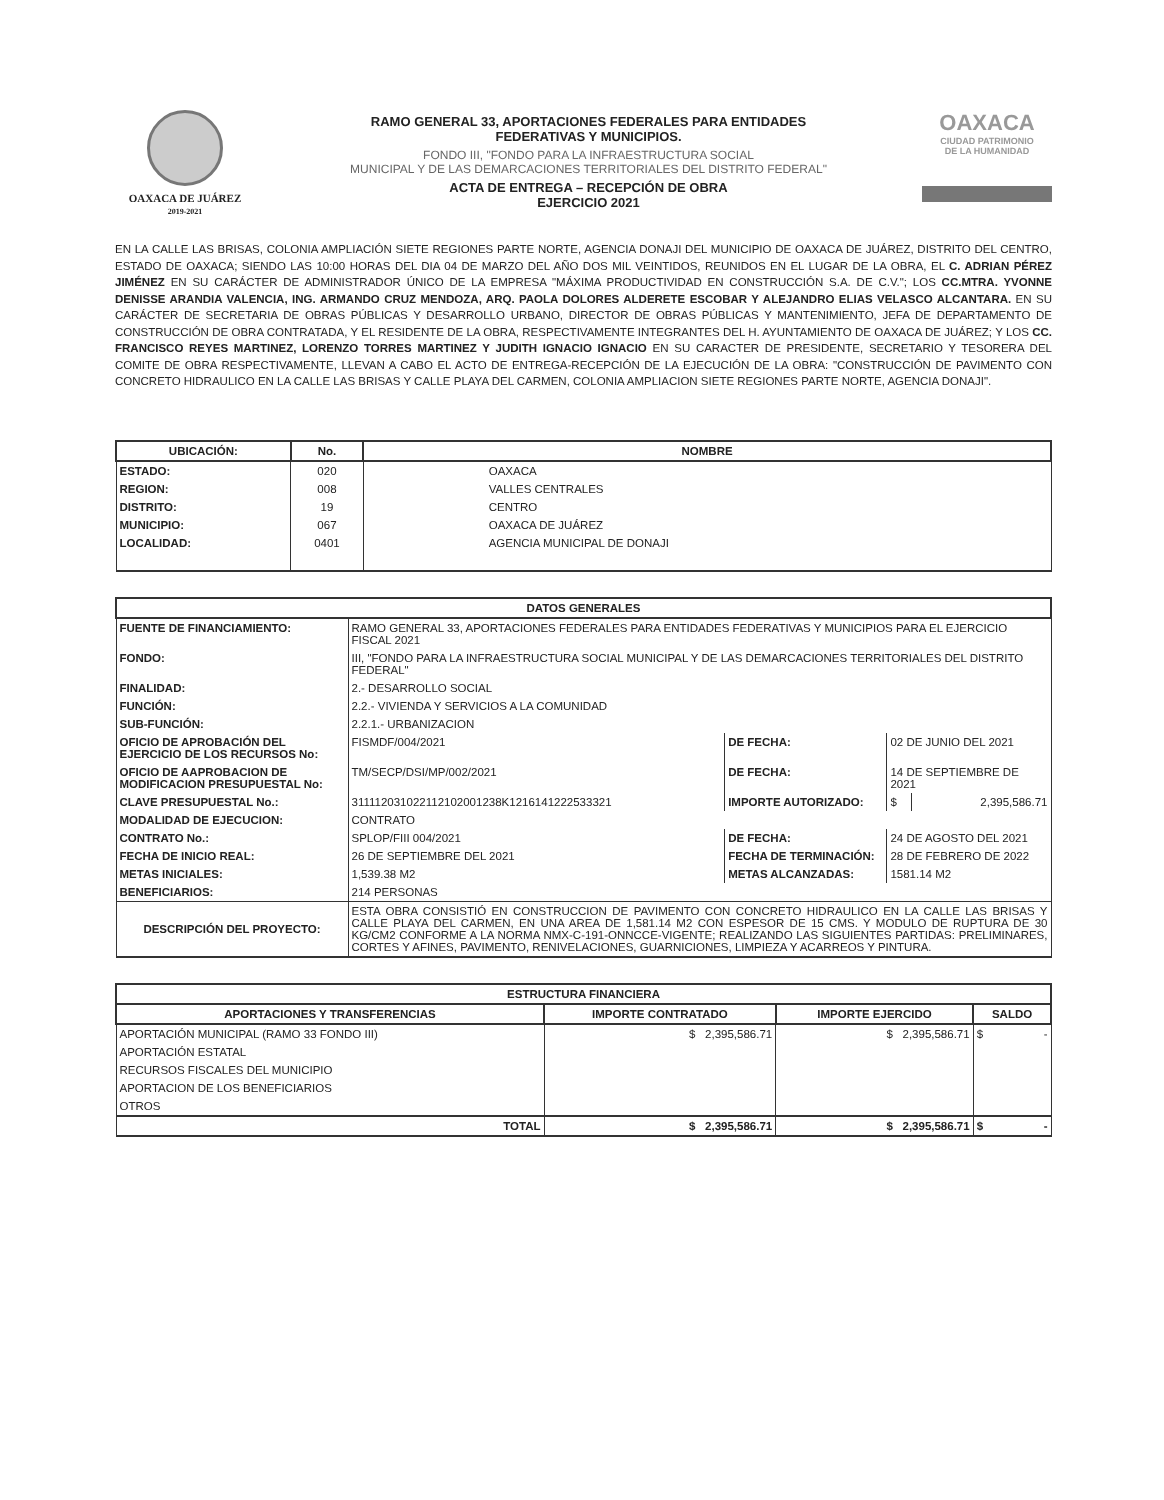OAXACA DE JUÁREZ
2019-2021
RAMO GENERAL 33, APORTACIONES FEDERALES PARA ENTIDADES
FEDERATIVAS Y MUNICIPIOS.
FONDO III, "FONDO PARA LA INFRAESTRUCTURA SOCIAL
MUNICIPAL Y DE LAS DEMARCACIONES TERRITORIALES DEL DISTRITO FEDERAL"
ACTA DE ENTREGA – RECEPCIÓN DE OBRA
EJERCICIO 2021
OAXACA
CIUDAD PATRIMONIO
DE LA HUMANIDAD
EN LA CALLE LAS BRISAS, COLONIA AMPLIACIÓN SIETE REGIONES PARTE NORTE, AGENCIA DONAJI DEL MUNICIPIO DE OAXACA DE JUÁREZ, DISTRITO DEL CENTRO, ESTADO DE OAXACA; SIENDO LAS 10:00 HORAS DEL DIA 04 DE MARZO DEL AÑO DOS MIL VEINTIDOS, REUNIDOS EN EL LUGAR DE LA OBRA, EL C. ADRIAN PÉREZ JIMÉNEZ EN SU CARÁCTER DE ADMINISTRADOR ÚNICO DE LA EMPRESA "MÁXIMA PRODUCTIVIDAD EN CONSTRUCCIÓN S.A. DE C.V."; LOS CC.MTRA. YVONNE DENISSE ARANDIA VALENCIA, ING. ARMANDO CRUZ MENDOZA, ARQ. PAOLA DOLORES ALDERETE ESCOBAR Y ALEJANDRO ELIAS VELASCO ALCANTARA. EN SU CARÁCTER DE SECRETARIA DE OBRAS PÚBLICAS Y DESARROLLO URBANO, DIRECTOR DE OBRAS PÚBLICAS Y MANTENIMIENTO, JEFA DE DEPARTAMENTO DE CONSTRUCCIÓN DE OBRA CONTRATADA, Y EL RESIDENTE DE LA OBRA, RESPECTIVAMENTE INTEGRANTES DEL H. AYUNTAMIENTO DE OAXACA DE JUÁREZ; Y LOS CC. FRANCISCO REYES MARTINEZ, LORENZO TORRES MARTINEZ Y JUDITH IGNACIO IGNACIO EN SU CARACTER DE PRESIDENTE, SECRETARIO Y TESORERA DEL COMITE DE OBRA RESPECTIVAMENTE, LLEVAN A CABO EL ACTO DE ENTREGA-RECEPCIÓN DE LA EJECUCIÓN DE LA OBRA: "CONSTRUCCIÓN DE PAVIMENTO CON CONCRETO HIDRAULICO EN LA CALLE LAS BRISAS Y CALLE PLAYA DEL CARMEN, COLONIA AMPLIACION SIETE REGIONES PARTE NORTE, AGENCIA DONAJI".
| UBICACIÓN: | No. | NOMBRE |
| --- | --- | --- |
| ESTADO: | 020 | OAXACA |
| REGION: | 008 | VALLES CENTRALES |
| DISTRITO: | 19 | CENTRO |
| MUNICIPIO: | 067 | OAXACA DE JUÁREZ |
| LOCALIDAD: | 0401 | AGENCIA MUNICIPAL DE DONAJI |
| DATOS GENERALES | | | | |
| --- | --- | --- | --- | --- |
| FUENTE DE FINANCIAMIENTO: | RAMO GENERAL 33, APORTACIONES FEDERALES PARA ENTIDADES FEDERATIVAS Y MUNICIPIOS PARA EL EJERCICIO FISCAL 2021 | | | |
| FONDO: | III, "FONDO PARA LA INFRAESTRUCTURA SOCIAL MUNICIPAL Y DE LAS DEMARCACIONES TERRITORIALES DEL DISTRITO FEDERAL" | | | |
| FINALIDAD: | 2.- DESARROLLO SOCIAL | | | |
| FUNCIÓN: | 2.2.- VIVIENDA Y SERVICIOS A LA COMUNIDAD | | | |
| SUB-FUNCIÓN: | 2.2.1.- URBANIZACION | | | |
| OFICIO DE APROBACIÓN DEL EJERCICIO DE LOS RECURSOS No: | FISMDF/004/2021 | DE FECHA: | 02 DE JUNIO DEL 2021 | |
| OFICIO DE AAPROBACION DE MODIFICACION PRESUPUESTAL No: | TM/SECP/DSI/MP/002/2021 | DE FECHA: | 14 DE SEPTIEMBRE DE 2021 | |
| CLAVE PRESUPUESTAL No.: | 311112031022112102001238K1216141222533321 | IMPORTE AUTORIZADO: | $ | 2,395,586.71 |
| MODALIDAD DE EJECUCION: | CONTRATO | | | |
| CONTRATO No.: | SPLOP/FIII 004/2021 | DE FECHA: | 24 DE AGOSTO DEL 2021 | |
| FECHA DE INICIO REAL: | 26 DE SEPTIEMBRE DEL 2021 | FECHA DE TERMINACIÓN: | 28 DE FEBRERO DE 2022 | |
| METAS INICIALES: | 1,539.38 M2 | METAS ALCANZADAS: | 1581.14 M2 | |
| BENEFICIARIOS: | 214 PERSONAS | | | |
| DESCRIPCIÓN DEL PROYECTO: | ESTA OBRA CONSISTIÓ EN CONSTRUCCION DE PAVIMENTO CON CONCRETO HIDRAULICO EN LA CALLE LAS BRISAS Y CALLE PLAYA DEL CARMEN, EN UNA AREA DE 1,581.14 M2 CON ESPESOR DE 15 CMS. Y MODULO DE RUPTURA DE 30 KG/CM2 CONFORME A LA NORMA NMX-C-191-ONNCCE-VIGENTE; REALIZANDO LAS SIGUIENTES PARTIDAS: PRELIMINARES, CORTES Y AFINES, PAVIMENTO, RENIVELACIONES, GUARNICIONES, LIMPIEZA Y ACARREOS Y PINTURA. | | | |
| ESTRUCTURA FINANCIERA | | | |
| --- | --- | --- | --- |
| APORTACIONES Y TRANSFERENCIAS | IMPORTE CONTRATADO | IMPORTE EJERCIDO | SALDO |
| APORTACIÓN MUNICIPAL (RAMO 33 FONDO III) | $ 2,395,586.71 | $ 2,395,586.71 | $ - |
| APORTACIÓN ESTATAL | | | |
| RECURSOS FISCALES DEL MUNICIPIO | | | |
| APORTACION DE LOS BENEFICIARIOS | | | |
| OTROS | | | |
| TOTAL | $ 2,395,586.71 | $ 2,395,586.71 | $ - |